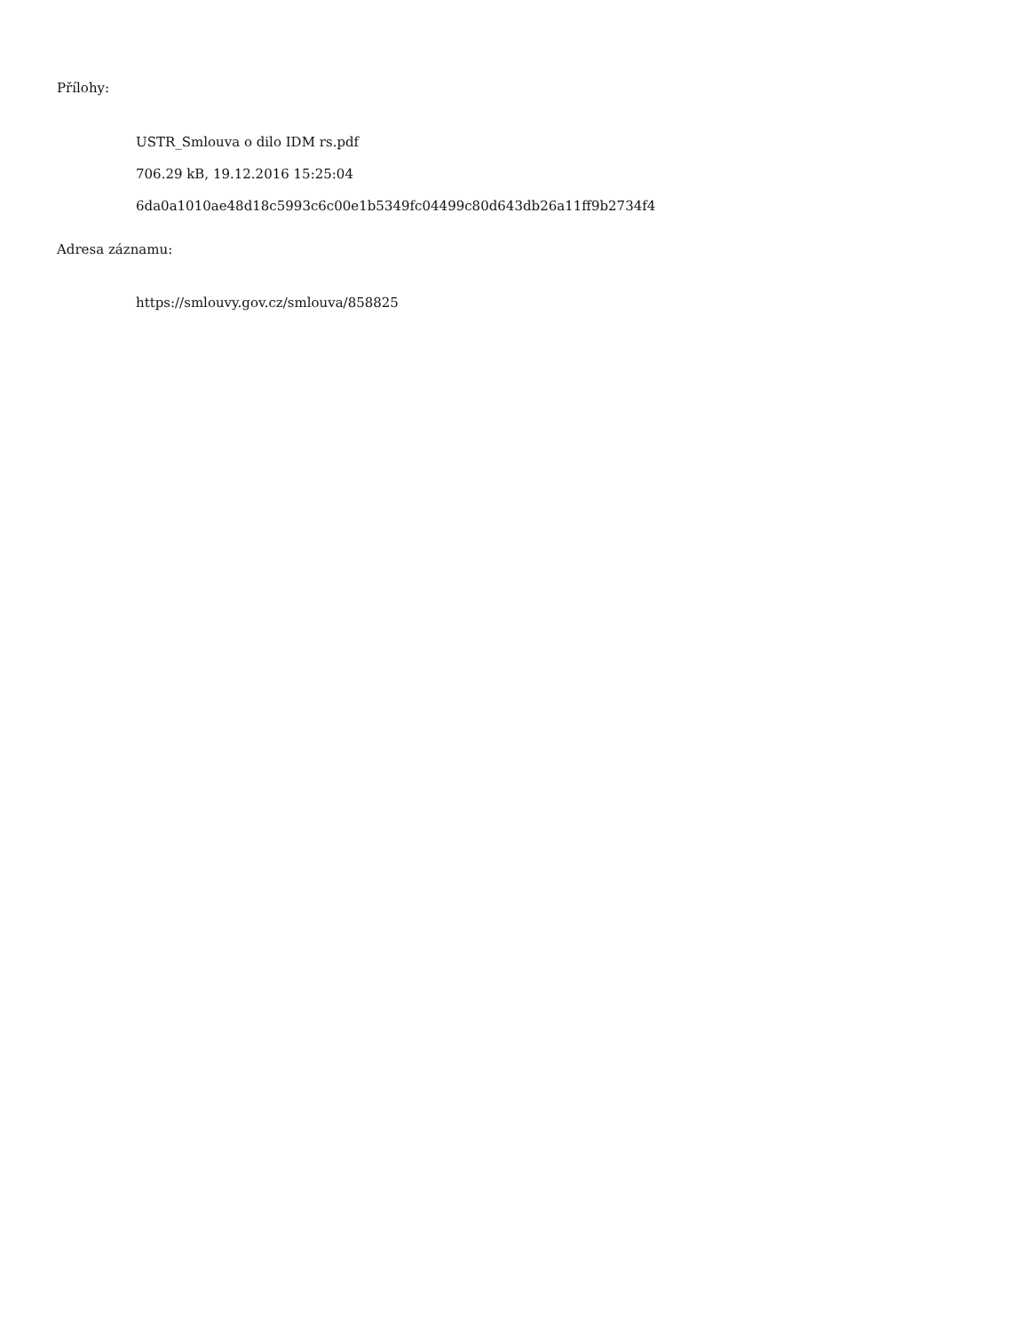Přílohy:
USTR_Smlouva o dilo IDM rs.pdf
706.29 kB, 19.12.2016 15:25:04
6da0a1010ae48d18c5993c6c00e1b5349fc04499c80d643db26a11ff9b2734f4
Adresa záznamu:
https://smlouvy.gov.cz/smlouva/858825